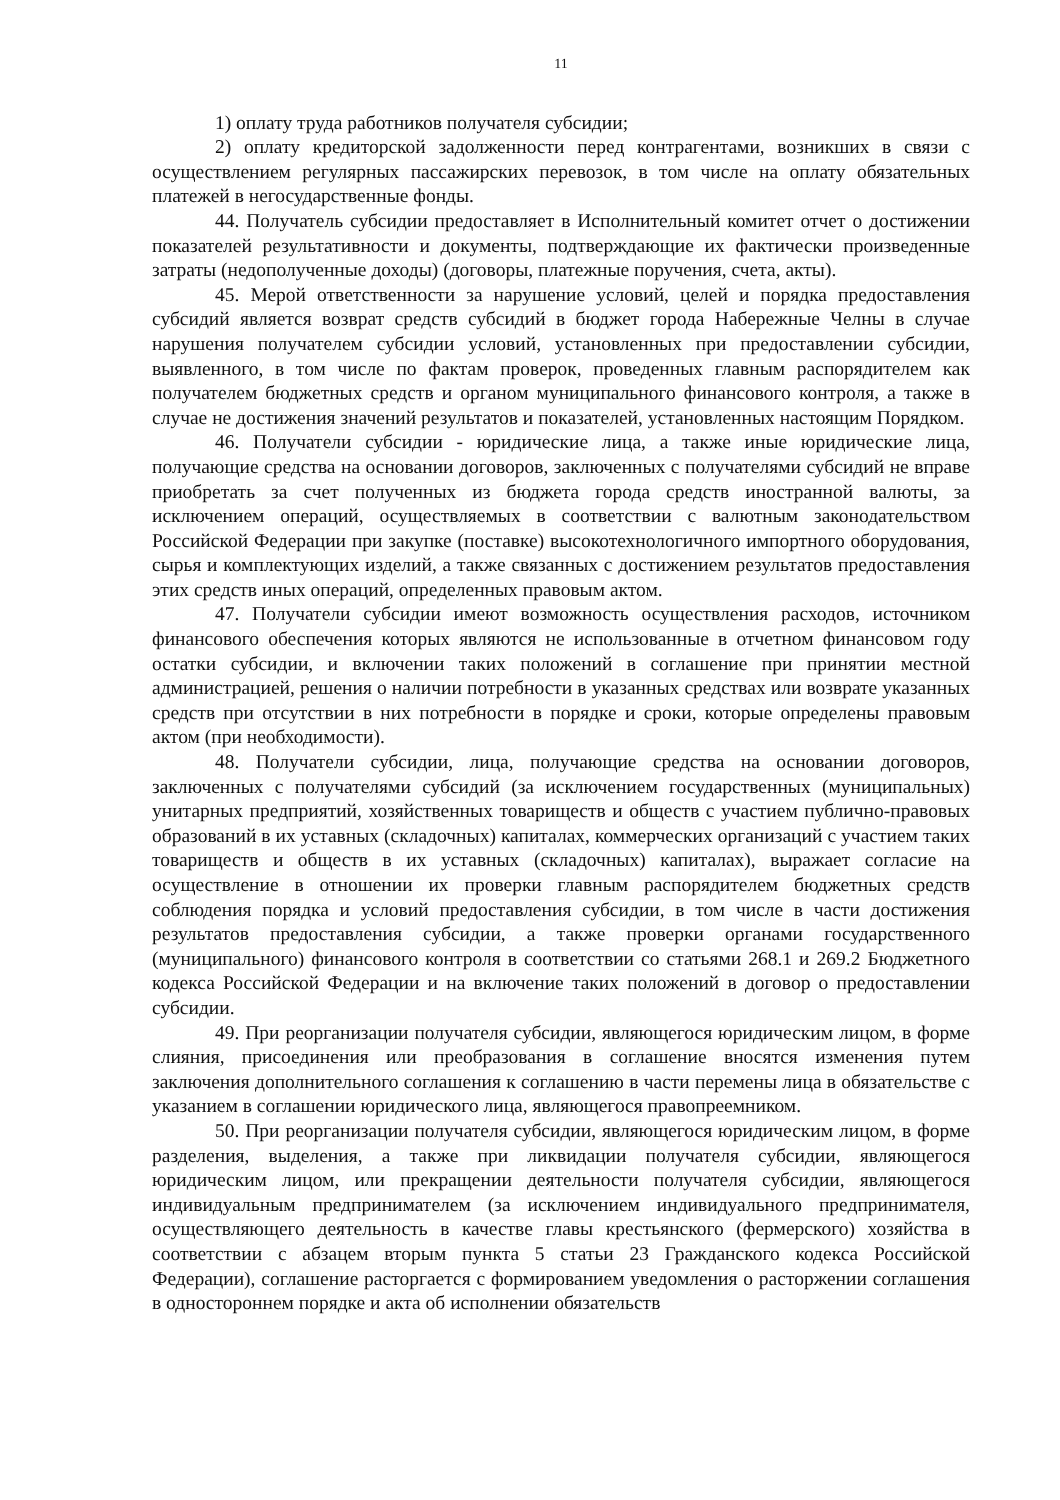11
1) оплату труда работников получателя субсидии;
2) оплату кредиторской задолженности перед контрагентами, возникших в связи с осуществлением регулярных пассажирских перевозок, в том числе на оплату обязательных платежей в негосударственные фонды.
44. Получатель субсидии предоставляет в Исполнительный комитет отчет о достижении показателей результативности и документы, подтверждающие их фактически произведенные затраты (недополученные доходы) (договоры, платежные поручения, счета, акты).
45. Мерой ответственности за нарушение условий, целей и порядка предоставления субсидий является возврат средств субсидий в бюджет города Набережные Челны в случае нарушения получателем субсидии условий, установленных при предоставлении субсидии, выявленного, в том числе по фактам проверок, проведенных главным распорядителем как получателем бюджетных средств и органом муниципального финансового контроля, а также в случае не достижения значений результатов и показателей, установленных настоящим Порядком.
46. Получатели субсидии - юридические лица, а также иные юридические лица, получающие средства на основании договоров, заключенных с получателями субсидий не вправе приобретать за счет полученных из бюджета города средств иностранной валюты, за исключением операций, осуществляемых в соответствии с валютным законодательством Российской Федерации при закупке (поставке) высокотехнологичного импортного оборудования, сырья и комплектующих изделий, а также связанных с достижением результатов предоставления этих средств иных операций, определенных правовым актом.
47. Получатели субсидии имеют возможность осуществления расходов, источником финансового обеспечения которых являются не использованные в отчетном финансовом году остатки субсидии, и включении таких положений в соглашение при принятии местной администрацией, решения о наличии потребности в указанных средствах или возврате указанных средств при отсутствии в них потребности в порядке и сроки, которые определены правовым актом (при необходимости).
48. Получатели субсидии, лица, получающие средства на основании договоров, заключенных с получателями субсидий (за исключением государственных (муниципальных) унитарных предприятий, хозяйственных товариществ и обществ с участием публично-правовых образований в их уставных (складочных) капиталах, коммерческих организаций с участием таких товариществ и обществ в их уставных (складочных) капиталах), выражает согласие на осуществление в отношении их проверки главным распорядителем бюджетных средств соблюдения порядка и условий предоставления субсидии, в том числе в части достижения результатов предоставления субсидии, а также проверки органами государственного (муниципального) финансового контроля в соответствии со статьями 268.1 и 269.2 Бюджетного кодекса Российской Федерации и на включение таких положений в договор о предоставлении субсидии.
49. При реорганизации получателя субсидии, являющегося юридическим лицом, в форме слияния, присоединения или преобразования в соглашение вносятся изменения путем заключения дополнительного соглашения к соглашению в части перемены лица в обязательстве с указанием в соглашении юридического лица, являющегося правопреемником.
50. При реорганизации получателя субсидии, являющегося юридическим лицом, в форме разделения, выделения, а также при ликвидации получателя субсидии, являющегося юридическим лицом, или прекращении деятельности получателя субсидии, являющегося индивидуальным предпринимателем (за исключением индивидуального предпринимателя, осуществляющего деятельность в качестве главы крестьянского (фермерского) хозяйства в соответствии с абзацем вторым пункта 5 статьи 23 Гражданского кодекса Российской Федерации), соглашение расторгается с формированием уведомления о расторжении соглашения в одностороннем порядке и акта об исполнении обязательств